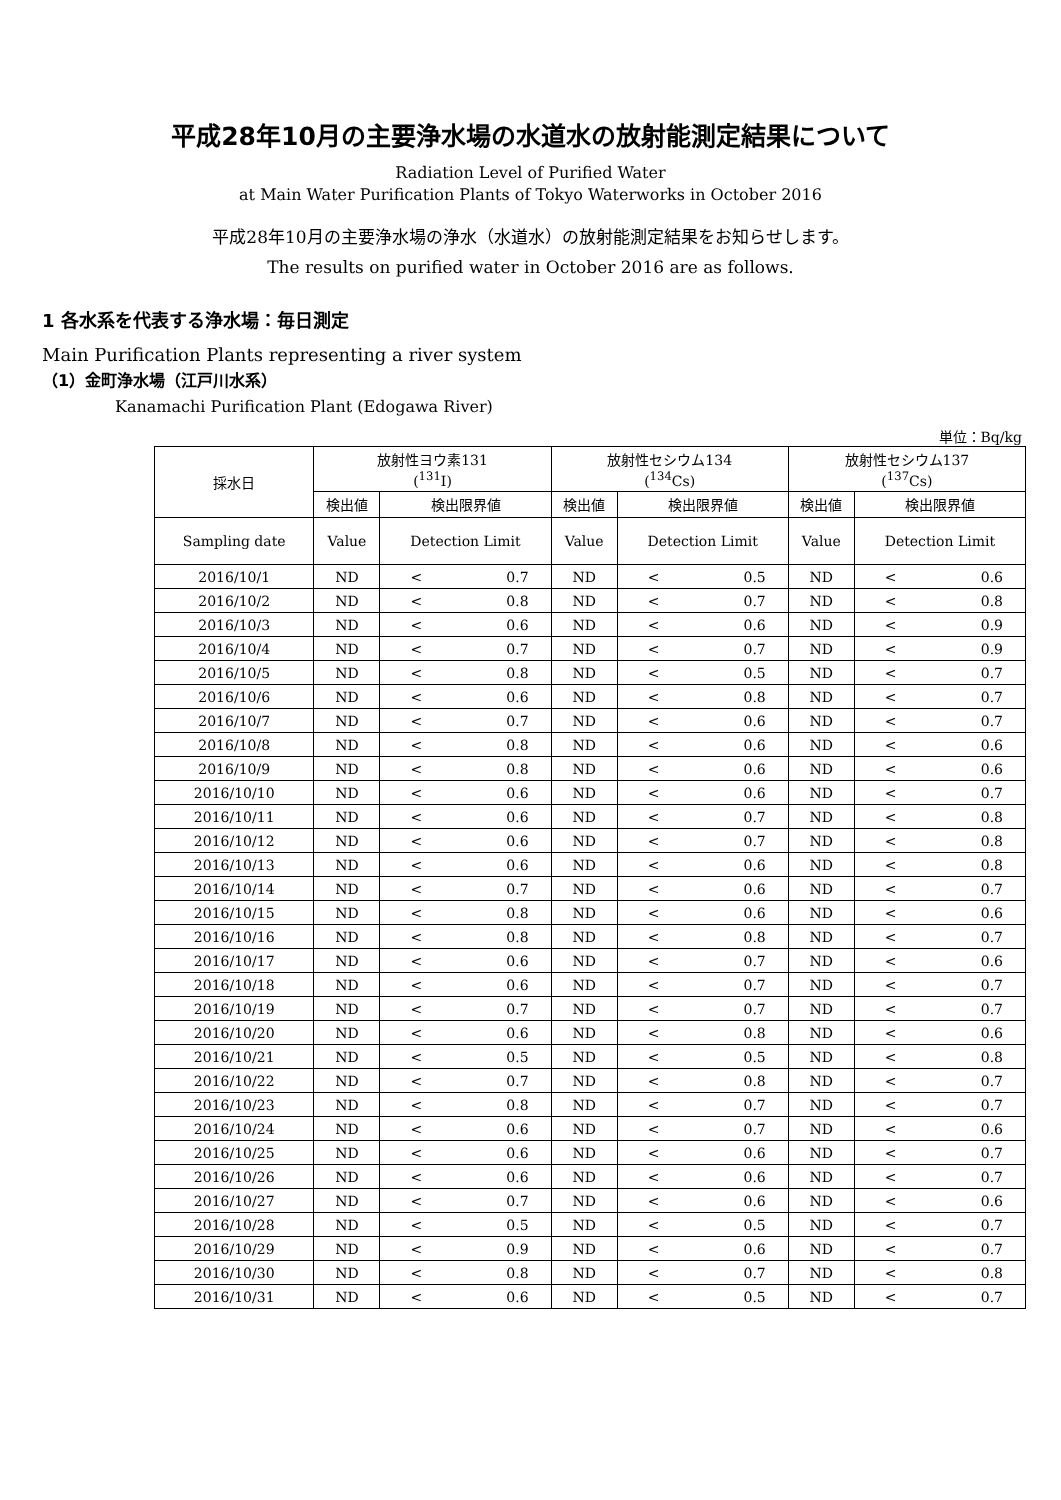平成28年10月の主要浄水場の水道水の放射能測定結果について
Radiation Level of Purified Water
at Main Water Purification Plants of Tokyo Waterworks in October 2016
平成28年10月の主要浄水場の浄水（水道水）の放射能測定結果をお知らせします。
The results on purified water in October 2016 are as follows.
1 各水系を代表する浄水場：毎日測定
Main Purification Plants representing a river system
（1）金町浄水場（江戸川水系）
Kanamachi Purification Plant (Edogawa River)
単位：Bq/kg
| 採水日 | 放射性ヨウ素131 (<sup>131</sup>I) | | 放射性セシウム134 (<sup>134</sup>Cs) | | 放射性セシウム137 (<sup>137</sup>Cs) | |
| --- | --- | --- | --- | --- | --- | --- |
| | 検出値 | 検出限界値 | 検出値 | 検出限界値 | 検出値 | 検出限界値 |
| Sampling date | Value | Detection Limit | Value | Detection Limit | Value | Detection Limit |
| 2016/10/1 | ND | < 0.7 | ND | < 0.5 | ND | < 0.6 |
| 2016/10/2 | ND | < 0.8 | ND | < 0.7 | ND | < 0.8 |
| 2016/10/3 | ND | < 0.6 | ND | < 0.6 | ND | < 0.9 |
| 2016/10/4 | ND | < 0.7 | ND | < 0.7 | ND | < 0.9 |
| 2016/10/5 | ND | < 0.8 | ND | < 0.5 | ND | < 0.7 |
| 2016/10/6 | ND | < 0.6 | ND | < 0.8 | ND | < 0.7 |
| 2016/10/7 | ND | < 0.7 | ND | < 0.6 | ND | < 0.7 |
| 2016/10/8 | ND | < 0.8 | ND | < 0.6 | ND | < 0.6 |
| 2016/10/9 | ND | < 0.8 | ND | < 0.6 | ND | < 0.6 |
| 2016/10/10 | ND | < 0.6 | ND | < 0.6 | ND | < 0.7 |
| 2016/10/11 | ND | < 0.6 | ND | < 0.7 | ND | < 0.8 |
| 2016/10/12 | ND | < 0.6 | ND | < 0.7 | ND | < 0.8 |
| 2016/10/13 | ND | < 0.6 | ND | < 0.6 | ND | < 0.8 |
| 2016/10/14 | ND | < 0.7 | ND | < 0.6 | ND | < 0.7 |
| 2016/10/15 | ND | < 0.8 | ND | < 0.6 | ND | < 0.6 |
| 2016/10/16 | ND | < 0.8 | ND | < 0.8 | ND | < 0.7 |
| 2016/10/17 | ND | < 0.6 | ND | < 0.7 | ND | < 0.6 |
| 2016/10/18 | ND | < 0.6 | ND | < 0.7 | ND | < 0.7 |
| 2016/10/19 | ND | < 0.7 | ND | < 0.7 | ND | < 0.7 |
| 2016/10/20 | ND | < 0.6 | ND | < 0.8 | ND | < 0.6 |
| 2016/10/21 | ND | < 0.5 | ND | < 0.5 | ND | < 0.8 |
| 2016/10/22 | ND | < 0.7 | ND | < 0.8 | ND | < 0.7 |
| 2016/10/23 | ND | < 0.8 | ND | < 0.7 | ND | < 0.7 |
| 2016/10/24 | ND | < 0.6 | ND | < 0.7 | ND | < 0.6 |
| 2016/10/25 | ND | < 0.6 | ND | < 0.6 | ND | < 0.7 |
| 2016/10/26 | ND | < 0.6 | ND | < 0.6 | ND | < 0.7 |
| 2016/10/27 | ND | < 0.7 | ND | < 0.6 | ND | < 0.6 |
| 2016/10/28 | ND | < 0.5 | ND | < 0.5 | ND | < 0.7 |
| 2016/10/29 | ND | < 0.9 | ND | < 0.6 | ND | < 0.7 |
| 2016/10/30 | ND | < 0.8 | ND | < 0.7 | ND | < 0.8 |
| 2016/10/31 | ND | < 0.6 | ND | < 0.5 | ND | < 0.7 |